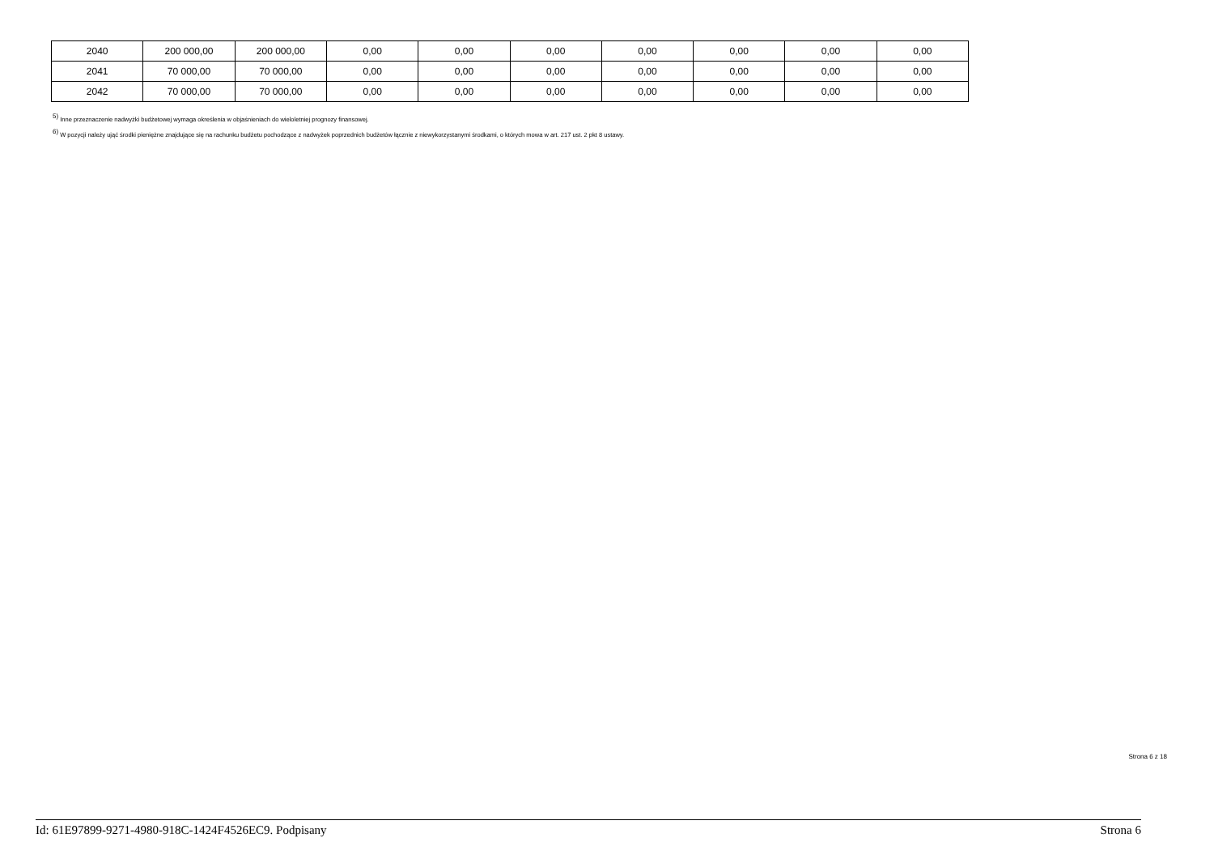| 2040 | 200 000,00 | 200 000,00 | 0,00 | 0,00 | 0,00 | 0,00 | 0,00 | 0,00 | 0,00 |
| 2041 | 70 000,00 | 70 000,00 | 0,00 | 0,00 | 0,00 | 0,00 | 0,00 | 0,00 | 0,00 |
| 2042 | 70 000,00 | 70 000,00 | 0,00 | 0,00 | 0,00 | 0,00 | 0,00 | 0,00 | 0,00 |
<sup>5)</sup> Inne przeznaczenie nadwyżki budżetowej wymaga określenia w objaśnieniach do wieloletniej prognozy finansowej.
<sup>6)</sup> W pozycji należy ująć środki pieniężne znajdujące się na rachunku budżetu pochodzące z nadwyżek poprzednich budżetów łącznie z niewykorzystanymi środkami, o których mowa w art. 217 ust. 2 pkt 8 ustawy.
Strona 6 z 18
Id: 61E97899-9271-4980-918C-1424F4526EC9. Podpisany Strona 6